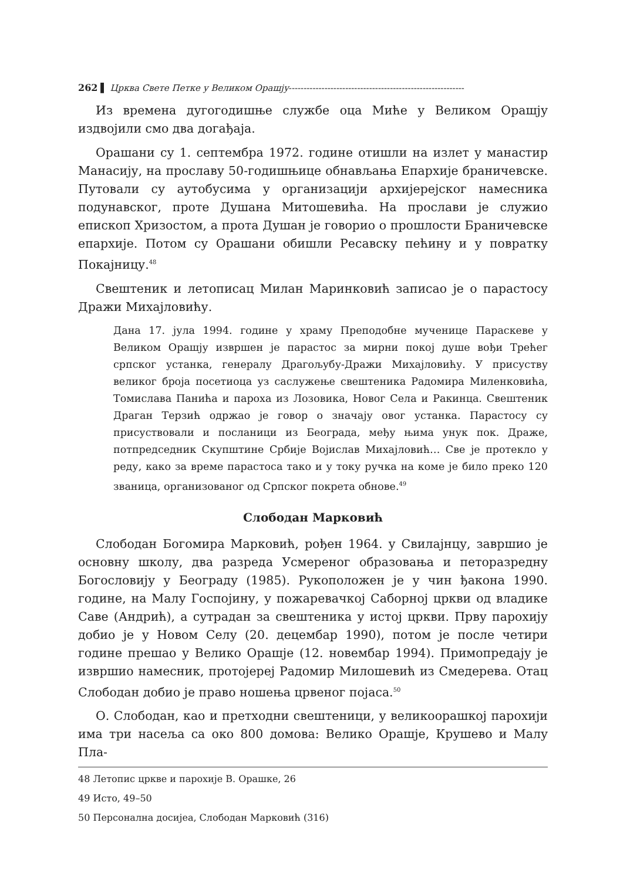262 ▌ Црква Свете Петке у Великом Орашју-----------------------------------------------------------
Из времена дугогодишње службе оца Миће у Великом Орашју издвојили смо два догађаја.
Орашани су 1. септембра 1972. године отишли на излет у манастир Манасију, на прославу 50-годишњице обнављања Епархије браничевске. Путовали су аутобусима у организацији архијерејског намесника подунавског, проте Душана Митошевића. На прослави је служио епископ Хризостом, а прота Душан је говорио о прошлости Браничевске епархије. Потом су Орашани обишли Ресавску пећину и у повратку Покајницу.<sup>48</sup>
Свештеник и летописац Милан Маринковић записао је о парастосу Дражи Михајловићу.
Дана 17. јула 1994. године у храму Преподобне мученице Параскеве у Великом Орашју извршен је парастос за мирни покој душе вођи Трећег српског устанка, генералу Драгољубу-Дражи Михајловићу. У присуству великог броја посетиоца уз саслужење свештеника Радомира Миленковића, Томислава Панића и пароха из Лозовика, Новог Села и Ракинца. Свештеник Драган Терзић одржао је говор о значају овог устанка. Парастосу су присуствовали и посланици из Београда, међу њима унук пок. Драже, потпредседник Скупштине Србије Војислав Михајловић… Све је протекло у реду, како за време парастоса тако и у току ручка на коме је било преко 120 званица, организованог од Српског покрета обнове.<sup>49</sup>
Слободан Марковић
Слободан Богомира Марковић, рођен 1964. у Свилајнцу, завршио је основну школу, два разреда Усмереног образовања и петоразредну Богословију у Београду (1985). Рукоположен је у чин ђакона 1990. године, на Малу Госпојину, у пожаревачкој Саборној цркви од владике Саве (Андрић), а сутрадан за свештеника у истој цркви. Прву парохију добио је у Новом Селу (20. децембар 1990), потом је после четири године прешао у Велико Орашје (12. новембар 1994). Примопредају је извршио намесник, протојереј Радомир Милошевић из Смедерева. Отац Слободан добио је право ношења црвеног појаса.<sup>50</sup>
О. Слободан, као и претходни свештеници, у великоорашкој парохији има три насеља са око 800 домова: Велико Орашје, Крушево и Малу Пла-
48 Летопис цркве и парохије В. Орашке, 26
49 Исто, 49–50
50 Персонална досијеа, Слободан Марковић (316)